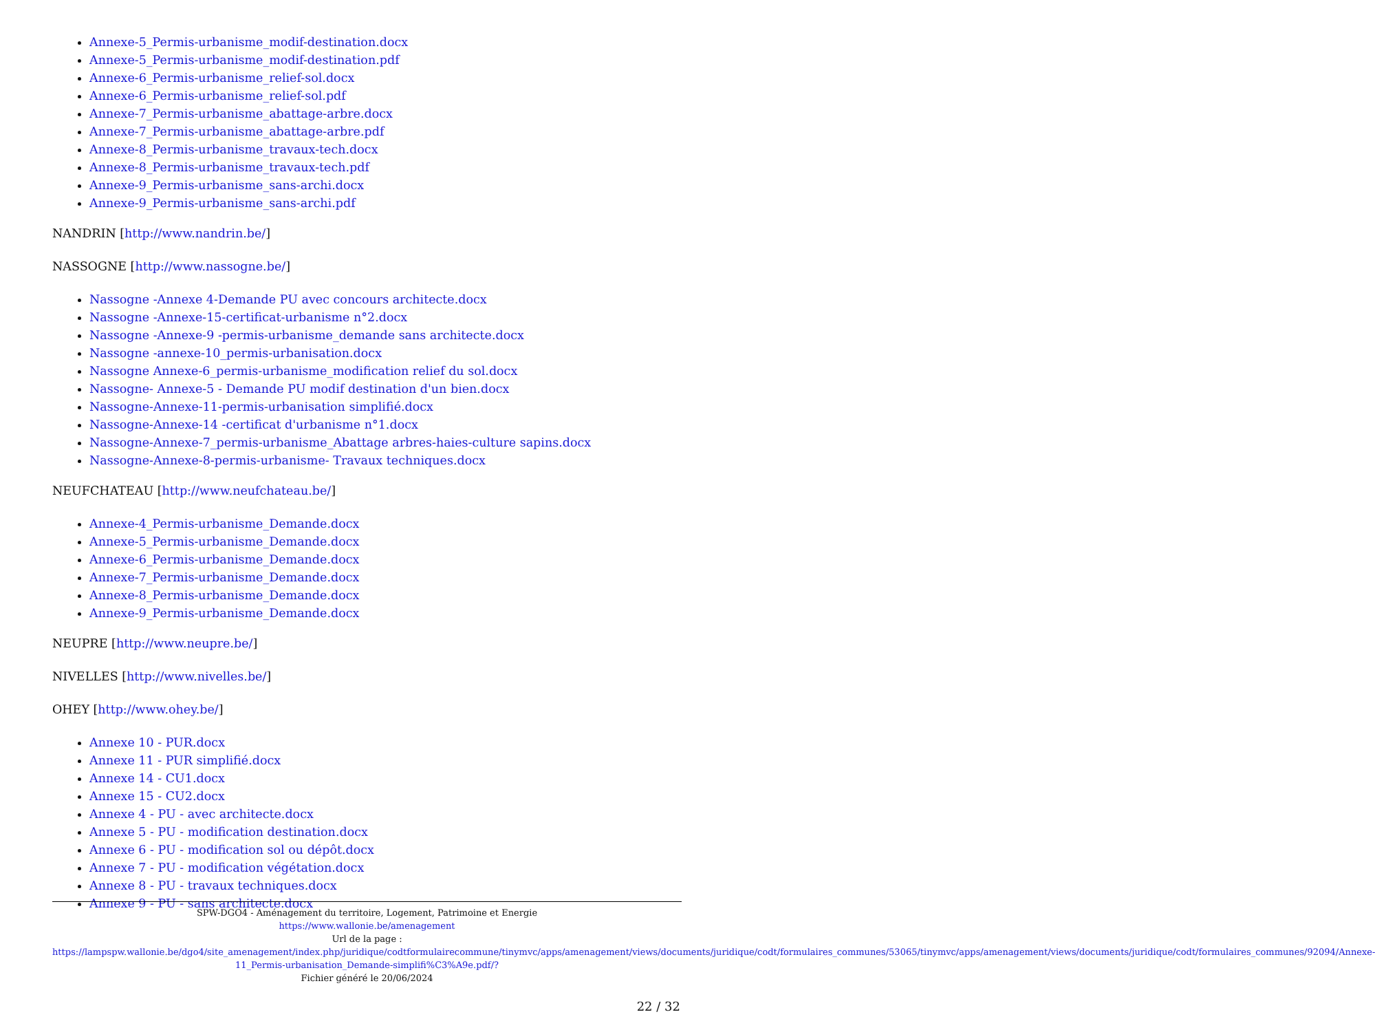Annexe-5_Permis-urbanisme_modif-destination.docx
Annexe-5_Permis-urbanisme_modif-destination.pdf
Annexe-6_Permis-urbanisme_relief-sol.docx
Annexe-6_Permis-urbanisme_relief-sol.pdf
Annexe-7_Permis-urbanisme_abattage-arbre.docx
Annexe-7_Permis-urbanisme_abattage-arbre.pdf
Annexe-8_Permis-urbanisme_travaux-tech.docx
Annexe-8_Permis-urbanisme_travaux-tech.pdf
Annexe-9_Permis-urbanisme_sans-archi.docx
Annexe-9_Permis-urbanisme_sans-archi.pdf
NANDRIN [http://www.nandrin.be/]
NASSOGNE [http://www.nassogne.be/]
Nassogne -Annexe 4-Demande PU avec concours architecte.docx
Nassogne -Annexe-15-certificat-urbanisme n°2.docx
Nassogne -Annexe-9 -permis-urbanisme_demande sans architecte.docx
Nassogne -annexe-10_permis-urbanisation.docx
Nassogne Annexe-6_permis-urbanisme_modification relief du sol.docx
Nassogne- Annexe-5 - Demande PU modif destination d'un bien.docx
Nassogne-Annexe-11-permis-urbanisation simplifié.docx
Nassogne-Annexe-14 -certificat d'urbanisme n°1.docx
Nassogne-Annexe-7_permis-urbanisme_Abattage arbres-haies-culture sapins.docx
Nassogne-Annexe-8-permis-urbanisme- Travaux techniques.docx
NEUFCHATEAU [http://www.neufchateau.be/]
Annexe-4_Permis-urbanisme_Demande.docx
Annexe-5_Permis-urbanisme_Demande.docx
Annexe-6_Permis-urbanisme_Demande.docx
Annexe-7_Permis-urbanisme_Demande.docx
Annexe-8_Permis-urbanisme_Demande.docx
Annexe-9_Permis-urbanisme_Demande.docx
NEUPRE [http://www.neupre.be/]
NIVELLES [http://www.nivelles.be/]
OHEY [http://www.ohey.be/]
Annexe 10 - PUR.docx
Annexe 11 - PUR simplifié.docx
Annexe 14 - CU1.docx
Annexe 15 - CU2.docx
Annexe 4 - PU - avec architecte.docx
Annexe 5 - PU - modification destination.docx
Annexe 6 - PU - modification sol ou dépôt.docx
Annexe 7 - PU - modification végétation.docx
Annexe 8 - PU - travaux techniques.docx
Annexe 9 - PU - sans architecte.docx
SPW-DGO4 - Aménagement du territoire, Logement, Patrimoine et Energie
https://www.wallonie.be/amenagement
Url de la page :
https://lampspw.wallonie.be/dgo4/site_amenagement/index.php/juridique/codtformulairecommune/tinymvc/apps/amenagement/views/documents/juridique/codt/formulaires_communes/53065/tinymvc/apps/amenagement/views/documents/juridique/codt/formulaires_communes/92094/Annexe-11_Permis-urbanisation_Demande-simplifi%C3%A9e.pdf/?
Fichier généré le 20/06/2024
22 / 32